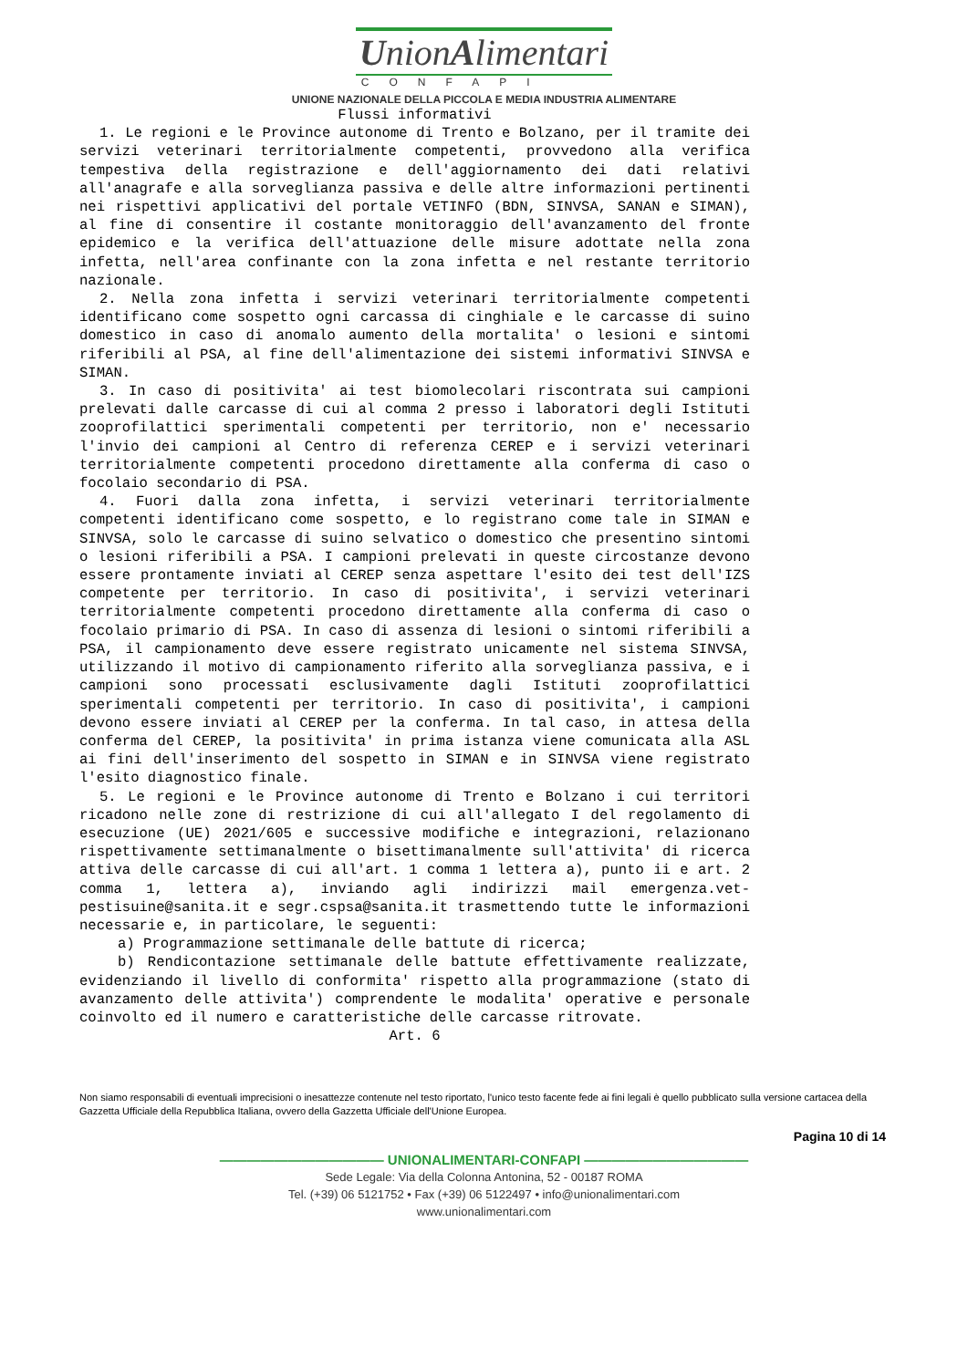UnionAlimentari
CONFAPI
UNIONE NAZIONALE DELLA PICCOLA E MEDIA INDUSTRIA ALIMENTARE
Flussi informativi
1. Le regioni e le Province autonome di Trento e Bolzano, per il tramite dei servizi veterinari territorialmente competenti, provvedono alla verifica tempestiva della registrazione e dell'aggiornamento dei dati relativi all'anagrafe e alla sorveglianza passiva e delle altre informazioni pertinenti nei rispettivi applicativi del portale VETINFO (BDN, SINVSA, SANAN e SIMAN), al fine di consentire il costante monitoraggio dell'avanzamento del fronte epidemico e la verifica dell'attuazione delle misure adottate nella zona infetta, nell'area confinante con la zona infetta e nel restante territorio nazionale.
2. Nella zona infetta i servizi veterinari territorialmente competenti identificano come sospetto ogni carcassa di cinghiale e le carcasse di suino domestico in caso di anomalo aumento della mortalita' o lesioni e sintomi riferibili al PSA, al fine dell'alimentazione dei sistemi informativi SINVSA e SIMAN.
3. In caso di positivita' ai test biomolecolari riscontrata sui campioni prelevati dalle carcasse di cui al comma 2 presso i laboratori degli Istituti zooprofilattici sperimentali competenti per territorio, non e' necessario l'invio dei campioni al Centro di referenza CEREP e i servizi veterinari territorialmente competenti procedono direttamente alla conferma di caso o focolaio secondario di PSA.
4. Fuori dalla zona infetta, i servizi veterinari territorialmente competenti identificano come sospetto, e lo registrano come tale in SIMAN e SINVSA, solo le carcasse di suino selvatico o domestico che presentino sintomi o lesioni riferibili a PSA. I campioni prelevati in queste circostanze devono essere prontamente inviati al CEREP senza aspettare l'esito dei test dell'IZS competente per territorio. In caso di positivita', i servizi veterinari territorialmente competenti procedono direttamente alla conferma di caso o focolaio primario di PSA. In caso di assenza di lesioni o sintomi riferibili a PSA, il campionamento deve essere registrato unicamente nel sistema SINVSA, utilizzando il motivo di campionamento riferito alla sorveglianza passiva, e i campioni sono processati esclusivamente dagli Istituti zooprofilattici sperimentali competenti per territorio. In caso di positivita', i campioni devono essere inviati al CEREP per la conferma. In tal caso, in attesa della conferma del CEREP, la positivita' in prima istanza viene comunicata alla ASL ai fini dell'inserimento del sospetto in SIMAN e in SINVSA viene registrato l'esito diagnostico finale.
5. Le regioni e le Province autonome di Trento e Bolzano i cui territori ricadono nelle zone di restrizione di cui all'allegato I del regolamento di esecuzione (UE) 2021/605 e successive modifiche e integrazioni, relazionano rispettivamente settimanalmente o bisettimanalmente sull'attivita' di ricerca attiva delle carcasse di cui all'art. 1 comma 1 lettera a), punto ii e art. 2 comma 1, lettera a), inviando agli indirizzi mail emergenza.vet-pestisuine@sanita.it e segr.cspsa@sanita.it trasmettendo tutte le informazioni necessarie e, in particolare, le seguenti:
a) Programmazione settimanale delle battute di ricerca;
b) Rendicontazione settimanale delle battute effettivamente realizzate, evidenziando il livello di conformita' rispetto alla programmazione (stato di avanzamento delle attivita') comprendente le modalita' operative e personale coinvolto ed il numero e caratteristiche delle carcasse ritrovate.
Art. 6
Non siamo responsabili di eventuali imprecisioni o inesattezze contenute nel testo riportato, l'unico testo facente fede ai fini legali è quello pubblicato sulla versione cartacea della Gazzetta Ufficiale della Repubblica Italiana, ovvero della Gazzetta Ufficiale dell'Unione Europea.
Pagina 10 di 14
———————————— UNIONALIMENTARI-CONFAPI ————————————
Sede Legale: Via della Colonna Antonina, 52 - 00187 ROMA
Tel. (+39) 06 5121752 • Fax (+39) 06 5122497 • info@unionalimentari.com
www.unionalimentari.com